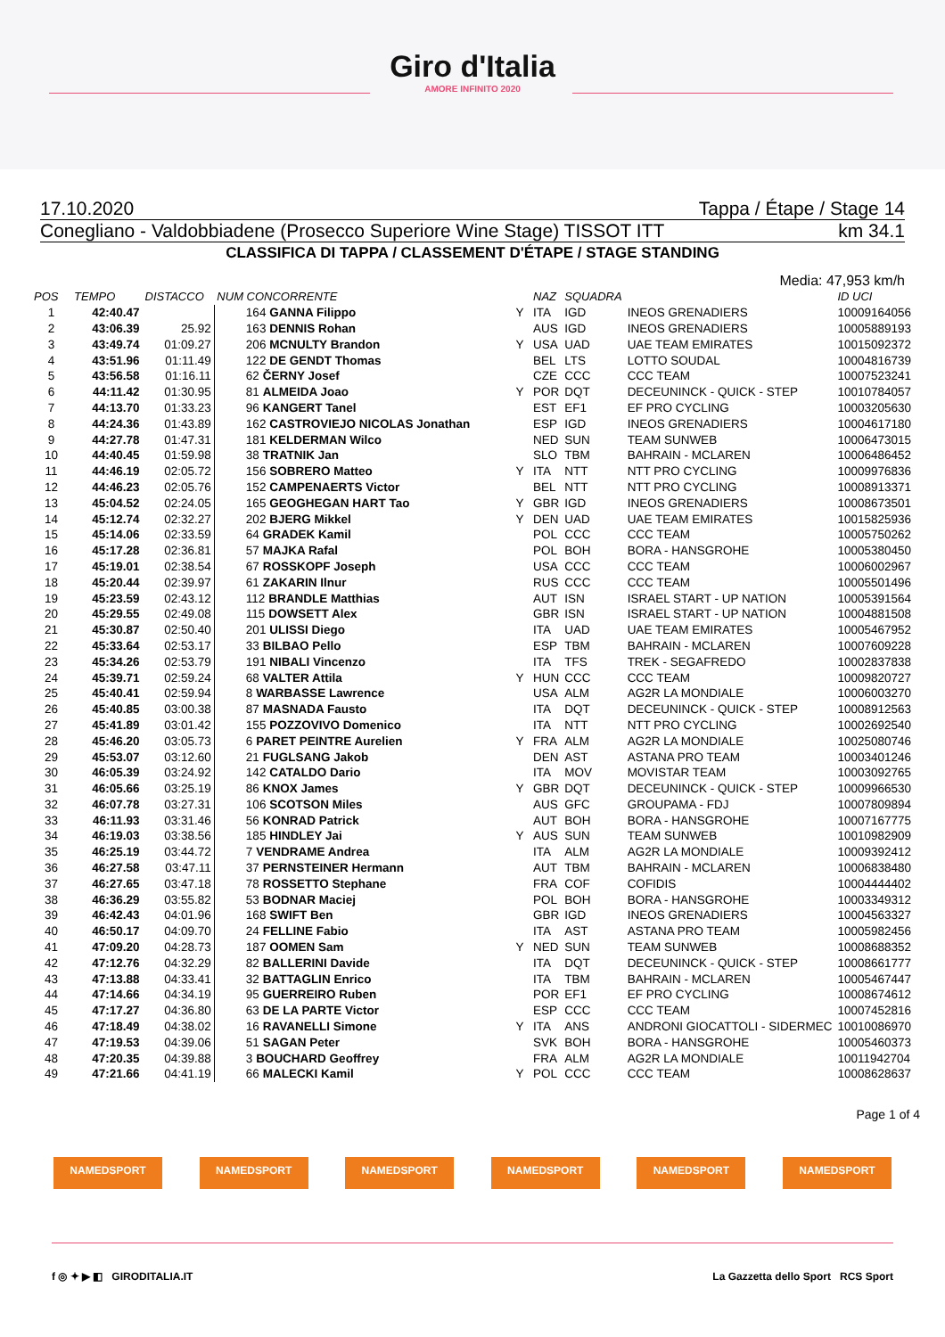Giro d'Italia
AMORE INFINITO 2020
17.10.2020 Tappa / Étape / Stage 14
Conegliano - Valdobbiadene (Prosecco Superiore Wine Stage) TISSOT ITT km 34.1
CLASSIFICA DI TAPPA / CLASSEMENT D'ÉTAPE / STAGE STANDING
Media: 47,953 km/h
| POS | TEMPO | DISTACCO | NUM CONCORRENTE | | NAZ | SQUADRA | | ID UCI |
| --- | --- | --- | --- | --- | --- | --- | --- | --- |
| 1 | 42:40.47 | | 164 GANNA Filippo | Y | ITA | IGD | INEOS GRENADIERS | 10009164056 |
| 2 | 43:06.39 | 25.92 | 163 DENNIS Rohan | | AUS | IGD | INEOS GRENADIERS | 10005889193 |
| 3 | 43:49.74 | 01:09.27 | 206 MCNULTY Brandon | Y | USA | UAD | UAE TEAM EMIRATES | 10015092372 |
| 4 | 43:51.96 | 01:11.49 | 122 DE GENDT Thomas | | BEL | LTS | LOTTO SOUDAL | 10004816739 |
| 5 | 43:56.58 | 01:16.11 | 62 ČERNY Josef | | CZE | CCC | CCC TEAM | 10007523241 |
| 6 | 44:11.42 | 01:30.95 | 81 ALMEIDA Joao | Y | POR | DQT | DECEUNINCK - QUICK - STEP | 10010784057 |
| 7 | 44:13.70 | 01:33.23 | 96 KANGERT Tanel | | EST | EF1 | EF PRO CYCLING | 10003205630 |
| 8 | 44:24.36 | 01:43.89 | 162 CASTROVIEJO NICOLAS Jonathan | | ESP | IGD | INEOS GRENADIERS | 10004617180 |
| 9 | 44:27.78 | 01:47.31 | 181 KELDERMAN Wilco | | NED | SUN | TEAM SUNWEB | 10006473015 |
| 10 | 44:40.45 | 01:59.98 | 38 TRATNIK Jan | | SLO | TBM | BAHRAIN - MCLAREN | 10006486452 |
| 11 | 44:46.19 | 02:05.72 | 156 SOBRERO Matteo | Y | ITA | NTT | NTT PRO CYCLING | 10009976836 |
| 12 | 44:46.23 | 02:05.76 | 152 CAMPENAERTS Victor | | BEL | NTT | NTT PRO CYCLING | 10008913371 |
| 13 | 45:04.52 | 02:24.05 | 165 GEOGHEGAN HART Tao | Y | GBR | IGD | INEOS GRENADIERS | 10008673501 |
| 14 | 45:12.74 | 02:32.27 | 202 BJERG Mikkel | Y | DEN | UAD | UAE TEAM EMIRATES | 10015825936 |
| 15 | 45:14.06 | 02:33.59 | 64 GRADEK Kamil | | POL | CCC | CCC TEAM | 10005750262 |
| 16 | 45:17.28 | 02:36.81 | 57 MAJKA Rafal | | POL | BOH | BORA - HANSGROHE | 10005380450 |
| 17 | 45:19.01 | 02:38.54 | 67 ROSSKOPF Joseph | | USA | CCC | CCC TEAM | 10006002967 |
| 18 | 45:20.44 | 02:39.97 | 61 ZAKARIN Ilnur | | RUS | CCC | CCC TEAM | 10005501496 |
| 19 | 45:23.59 | 02:43.12 | 112 BRANDLE Matthias | | AUT | ISN | ISRAEL START - UP NATION | 10005391564 |
| 20 | 45:29.55 | 02:49.08 | 115 DOWSETT Alex | | GBR | ISN | ISRAEL START - UP NATION | 10004881508 |
| 21 | 45:30.87 | 02:50.40 | 201 ULISSI Diego | | ITA | UAD | UAE TEAM EMIRATES | 10005467952 |
| 22 | 45:33.64 | 02:53.17 | 33 BILBAO Pello | | ESP | TBM | BAHRAIN - MCLAREN | 10007609228 |
| 23 | 45:34.26 | 02:53.79 | 191 NIBALI Vincenzo | | ITA | TFS | TREK - SEGAFREDO | 10002837838 |
| 24 | 45:39.71 | 02:59.24 | 68 VALTER Attila | Y | HUN | CCC | CCC TEAM | 10009820727 |
| 25 | 45:40.41 | 02:59.94 | 8 WARBASSE Lawrence | | USA | ALM | AG2R LA MONDIALE | 10006003270 |
| 26 | 45:40.85 | 03:00.38 | 87 MASNADA Fausto | | ITA | DQT | DECEUNINCK - QUICK - STEP | 10008912563 |
| 27 | 45:41.89 | 03:01.42 | 155 POZZOVIVO Domenico | | ITA | NTT | NTT PRO CYCLING | 10002692540 |
| 28 | 45:46.20 | 03:05.73 | 6 PARET PEINTRE Aurelien | Y | FRA | ALM | AG2R LA MONDIALE | 10025080746 |
| 29 | 45:53.07 | 03:12.60 | 21 FUGLSANG Jakob | | DEN | AST | ASTANA PRO TEAM | 10003401246 |
| 30 | 46:05.39 | 03:24.92 | 142 CATALDO Dario | | ITA | MOV | MOVISTAR TEAM | 10003092765 |
| 31 | 46:05.66 | 03:25.19 | 86 KNOX James | Y | GBR | DQT | DECEUNINCK - QUICK - STEP | 10009966530 |
| 32 | 46:07.78 | 03:27.31 | 106 SCOTSON Miles | | AUS | GFC | GROUPAMA - FDJ | 10007809894 |
| 33 | 46:11.93 | 03:31.46 | 56 KONRAD Patrick | | AUT | BOH | BORA - HANSGROHE | 10007167775 |
| 34 | 46:19.03 | 03:38.56 | 185 HINDLEY Jai | Y | AUS | SUN | TEAM SUNWEB | 10010982909 |
| 35 | 46:25.19 | 03:44.72 | 7 VENDRAME Andrea | | ITA | ALM | AG2R LA MONDIALE | 10009392412 |
| 36 | 46:27.58 | 03:47.11 | 37 PERNSTEINER Hermann | | AUT | TBM | BAHRAIN - MCLAREN | 10006838480 |
| 37 | 46:27.65 | 03:47.18 | 78 ROSSETTO Stephane | | FRA | COF | COFIDIS | 10004444402 |
| 38 | 46:36.29 | 03:55.82 | 53 BODNAR Maciej | | POL | BOH | BORA - HANSGROHE | 10003349312 |
| 39 | 46:42.43 | 04:01.96 | 168 SWIFT Ben | | GBR | IGD | INEOS GRENADIERS | 10004563327 |
| 40 | 46:50.17 | 04:09.70 | 24 FELLINE Fabio | | ITA | AST | ASTANA PRO TEAM | 10005982456 |
| 41 | 47:09.20 | 04:28.73 | 187 OOMEN Sam | Y | NED | SUN | TEAM SUNWEB | 10008688352 |
| 42 | 47:12.76 | 04:32.29 | 82 BALLERINI Davide | | ITA | DQT | DECEUNINCK - QUICK - STEP | 10008661777 |
| 43 | 47:13.88 | 04:33.41 | 32 BATTAGLIN Enrico | | ITA | TBM | BAHRAIN - MCLAREN | 10005467447 |
| 44 | 47:14.66 | 04:34.19 | 95 GUERREIRO Ruben | | POR | EF1 | EF PRO CYCLING | 10008674612 |
| 45 | 47:17.27 | 04:36.80 | 63 DE LA PARTE Victor | | ESP | CCC | CCC TEAM | 10007452816 |
| 46 | 47:18.49 | 04:38.02 | 16 RAVANELLI Simone | Y | ITA | ANS | ANDRONI GIOCATTOLI - SIDERMEC | 10010086970 |
| 47 | 47:19.53 | 04:39.06 | 51 SAGAN Peter | | SVK | BOH | BORA - HANSGROHE | 10005460373 |
| 48 | 47:20.35 | 04:39.88 | 3 BOUCHARD Geoffrey | | FRA | ALM | AG2R LA MONDIALE | 10011942704 |
| 49 | 47:21.66 | 04:41.19 | 66 MALECKI Kamil | Y | POL | CCC | CCC TEAM | 10008628637 |
Page 1 of 4
NAMEDSPORT NAMEDSPORT NAMEDSPORT NAMEDSPORT NAMEDSPORT NAMEDSPORT
f ◎ ✦ ▶ ◧ GIRODITALIA.IT La Gazzetta dello Sport RCS Sport